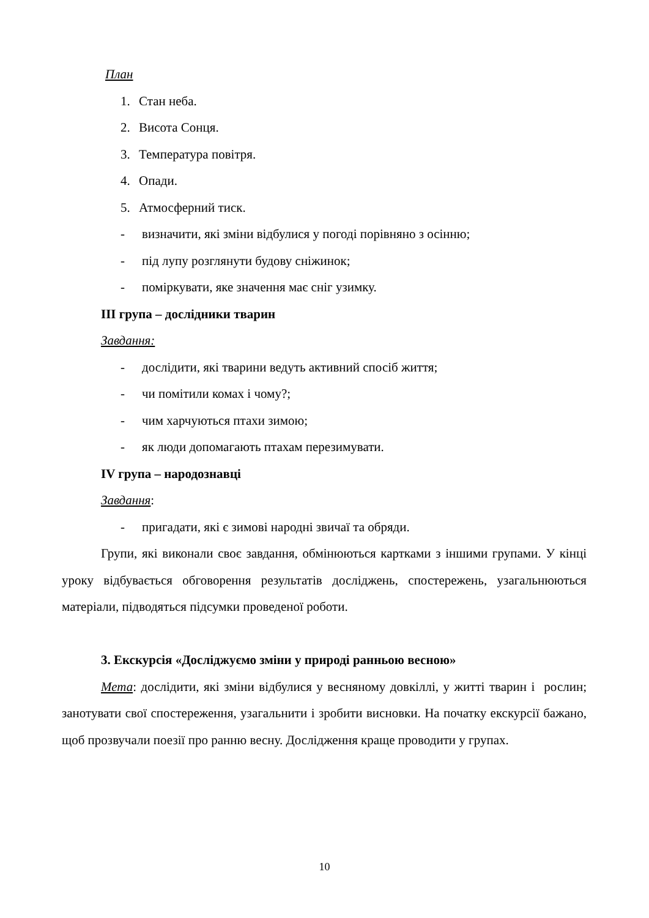План
1. Стан неба.
2. Висота Сонця.
3. Температура повітря.
4. Опади.
5. Атмосферний тиск.
- визначити, які зміни відбулися у погоді порівняно з осінню;
- під лупу розглянути будову сніжинок;
- поміркувати, яке значення має сніг узимку.
ІІІ група – дослідники тварин
Завдання:
- дослідити, які тварини ведуть активний спосіб життя;
- чи помітили комах і чому?;
- чим харчуються птахи зимою;
- як люди допомагають птахам перезимувати.
ІV група – народознавці
Завдання:
- пригадати, які є зимові народні звичаї та обряди.
Групи, які виконали своє завдання, обмінюються картками з іншими групами. У кінці уроку відбувається обговорення результатів досліджень, спостережень, узагальнюються матеріали, підводяться підсумки проведеної роботи.
3. Екскурсія «Досліджуємо зміни у природі ранньою весною»
Мета: дослідити, які зміни відбулися у весняному довкіллі, у житті тварин і рослин; занотувати свої спостереження, узагальнити і зробити висновки. На початку екскурсії бажано, щоб прозвучали поезії про ранню весну. Дослідження краще проводити у групах.
10